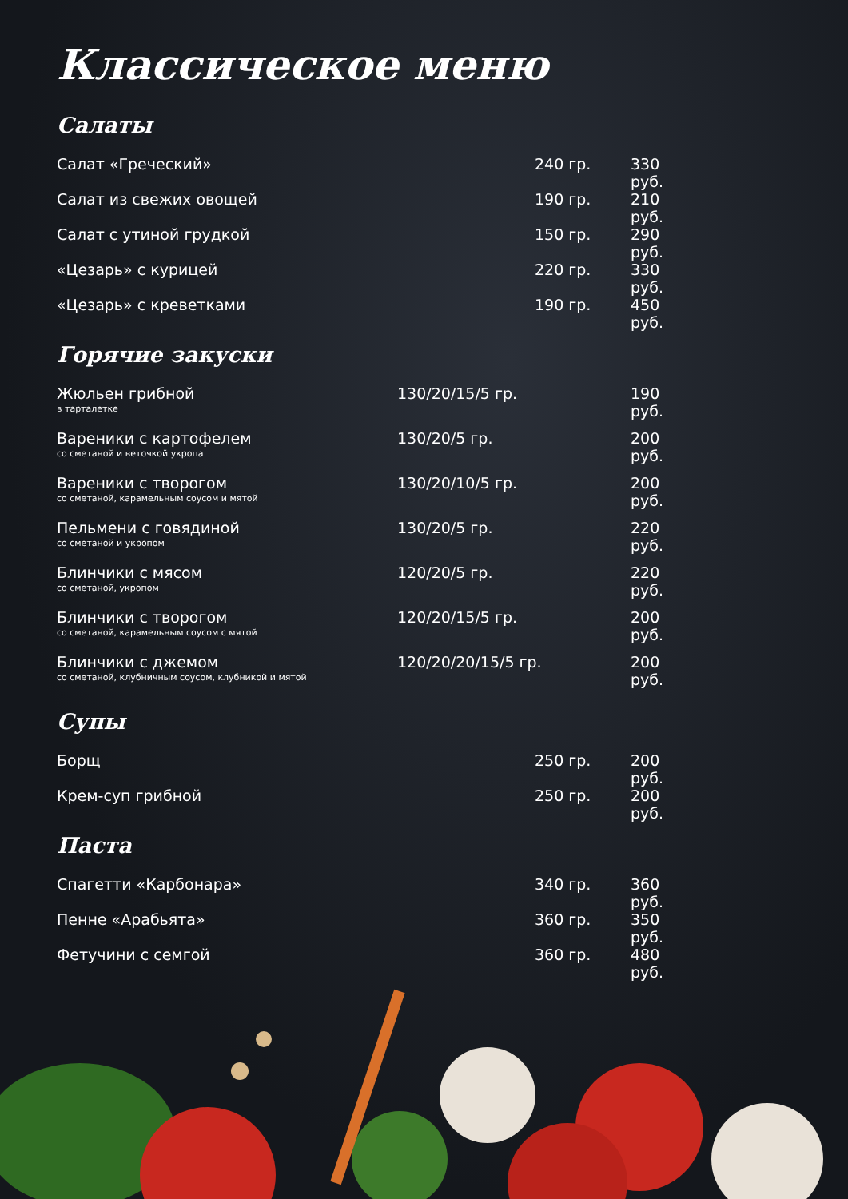Классическое меню
Салаты
| Салат «Греческий» | 240 гр. | 330 руб. |
| Салат из свежих овощей | 190 гр. | 210 руб. |
| Салат с утиной грудкой | 150 гр. | 290 руб. |
| «Цезарь» с курицей | 220 гр. | 330 руб. |
| «Цезарь» с креветками | 190 гр. | 450 руб. |
Горячие закуски
| Жюльен грибной в тарталетке | 130/20/15/5 гр. | 190 руб. |
| Вареники с картофелем со сметаной и веточкой укропа | 130/20/5 гр. | 200 руб. |
| Вареники с творогом со сметаной, карамельным соусом и мятой | 130/20/10/5 гр. | 200 руб. |
| Пельмени с говядиной со сметаной и укропом | 130/20/5 гр. | 220 руб. |
| Блинчики с мясом со сметаной, укропом | 120/20/5 гр. | 220 руб. |
| Блинчики с творогом со сметаной, карамельным соусом с мятой | 120/20/15/5 гр. | 200 руб. |
| Блинчики с джемом со сметаной, клубничным соусом, клубникой и мятой | 120/20/20/15/5 гр. | 200 руб. |
Супы
| Борщ | 250 гр. | 200 руб. |
| Крем-суп грибной | 250 гр. | 200 руб. |
Паста
| Спагетти «Карбонара» | 340 гр. | 360 руб. |
| Пенне «Арабьята» | 360 гр. | 350 руб. |
| Фетучини с семгой | 360 гр. | 480 руб. |